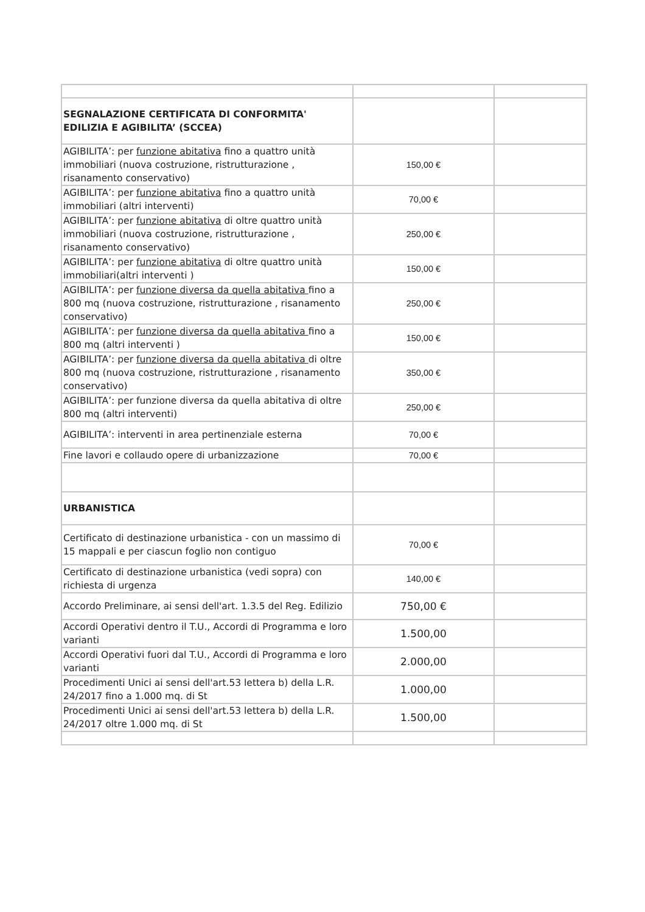| SEGNALAZIONE CERTIFICATA DI CONFORMITA' EDILIZIA E AGIBILITA’ (SCCEA) | | |
| AGIBILITA’: per funzione abitativa fino a quattro unità immobiliari (nuova costruzione, ristrutturazione , risanamento conservativo) | 150,00 € | |
| AGIBILITA’: per funzione abitativa fino a quattro unità immobiliari (altri interventi) | 70,00 € | |
| AGIBILITA’: per funzione abitativa di oltre quattro unità immobiliari (nuova costruzione, ristrutturazione , risanamento conservativo) | 250,00 € | |
| AGIBILITA’: per funzione abitativa di oltre quattro unità immobiliari(altri interventi ) | 150,00 € | |
| AGIBILITA’: per funzione diversa da quella abitativa fino a 800 mq (nuova costruzione, ristrutturazione , risanamento conservativo) | 250,00 € | |
| AGIBILITA’: per funzione diversa da quella abitativa fino a 800 mq (altri interventi ) | 150,00 € | |
| AGIBILITA’: per funzione diversa da quella abitativa di oltre 800 mq (nuova costruzione, ristrutturazione , risanamento conservativo) | 350,00 € | |
| AGIBILITA’: per funzione diversa da quella abitativa di oltre 800 mq (altri interventi) | 250,00 € | |
| AGIBILITA’: interventi in area pertinenziale esterna | 70,00 € | |
| Fine lavori e collaudo opere di urbanizzazione | 70,00 € | |
| URBANISTICA | | |
| Certificato di destinazione urbanistica - con un massimo di 15 mappali e per ciascun foglio non contiguo | 70,00 € | |
| Certificato di destinazione urbanistica (vedi sopra) con richiesta di urgenza | 140,00 € | |
| Accordo Preliminare, ai sensi dell'art. 1.3.5 del Reg. Edilizio | 750,00 € | |
| Accordi Operativi dentro il T.U., Accordi di Programma e loro varianti | 1.500,00 | |
| Accordi Operativi fuori dal T.U., Accordi di Programma e loro varianti | 2.000,00 | |
| Procedimenti Unici ai sensi dell'art.53 lettera b) della L.R. 24/2017 fino a 1.000 mq. di St | 1.000,00 | |
| Procedimenti Unici ai sensi dell'art.53 lettera b) della L.R. 24/2017 oltre 1.000 mq. di St | 1.500,00 | |